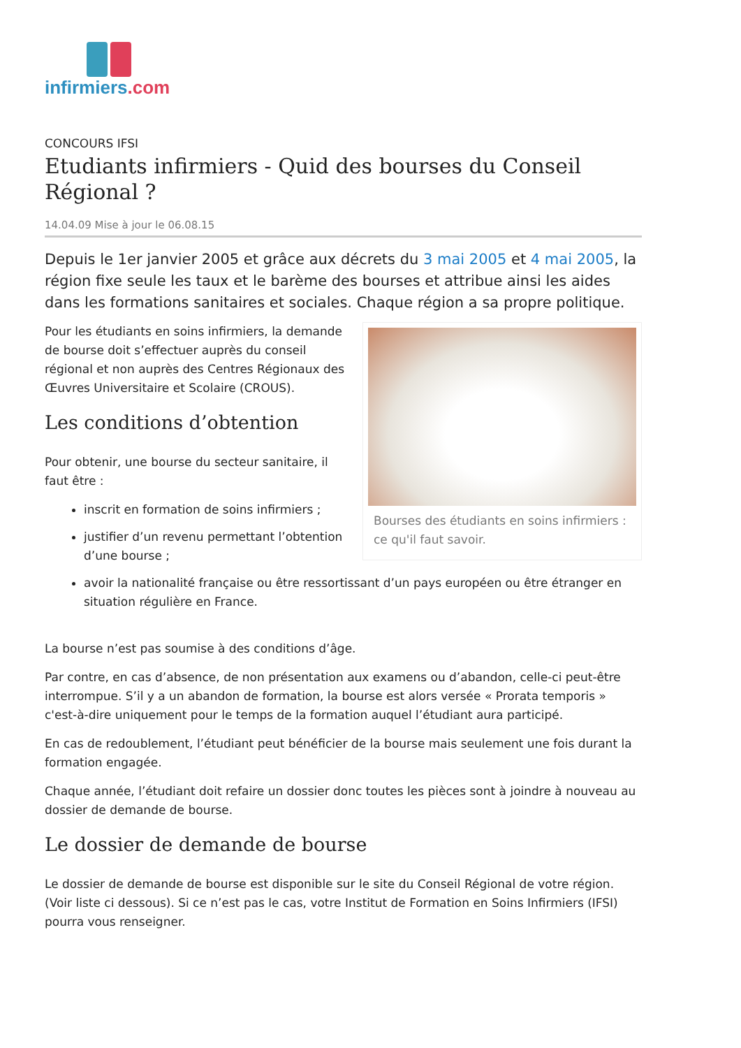infirmiers.com
CONCOURS IFSI
Etudiants infirmiers - Quid des bourses du Conseil Régional ?
14.04.09 Mise à jour le 06.08.15
Depuis le 1er janvier 2005 et grâce aux décrets du 3 mai 2005 et 4 mai 2005, la région fixe seule les taux et le barème des bourses et attribue ainsi les aides dans les formations sanitaires et sociales. Chaque région a sa propre politique.
Bourses des étudiants en soins infirmiers : ce qu'il faut savoir.
Pour les étudiants en soins infirmiers, la demande de bourse doit s’effectuer auprès du conseil régional et non auprès des Centres Régionaux des Œuvres Universitaire et Scolaire (CROUS).
Les conditions d’obtention
Pour obtenir, une bourse du secteur sanitaire, il faut être :
inscrit en formation de soins infirmiers ;
justifier d’un revenu permettant l’obtention d’une bourse ;
avoir la nationalité française ou être ressortissant d’un pays européen ou être étranger en situation régulière en France.
La bourse n’est pas soumise à des conditions d’âge.
Par contre, en cas d’absence, de non présentation aux examens ou d’abandon, celle-ci peut-être interrompue. S’il y a un abandon de formation, la bourse est alors versée « Prorata temporis » c'est-à-dire uniquement pour le temps de la formation auquel l’étudiant aura participé.
En cas de redoublement, l’étudiant peut bénéficier de la bourse mais seulement une fois durant la formation engagée.
Chaque année, l’étudiant doit refaire un dossier donc toutes les pièces sont à joindre à nouveau au dossier de demande de bourse.
Le dossier de demande de bourse
Le dossier de demande de bourse est disponible sur le site du Conseil Régional de votre région. (Voir liste ci dessous). Si ce n’est pas le cas, votre Institut de Formation en Soins Infirmiers (IFSI) pourra vous renseigner.